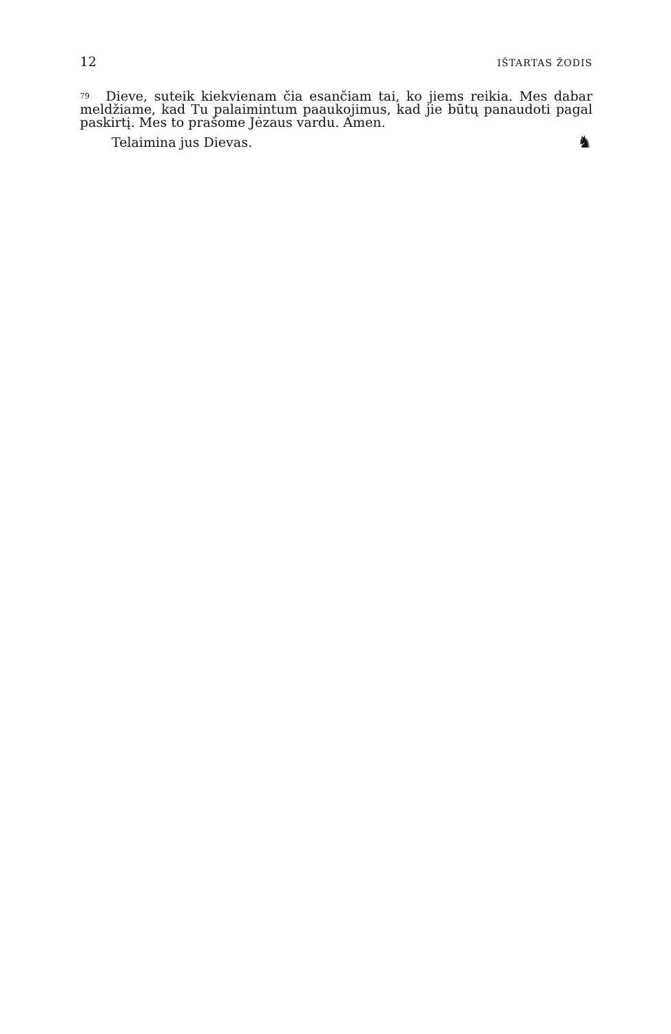12 IŠTARTAS ŽODIS
<sup>79</sup> Dieve, suteik kiekvienam čia esančiam tai, ko jiems reikia. Mes dabar meldžiame, kad Tu palaimintum paaukojimus, kad jie būtų panaudoti pagal paskirtį. Mes to prašome Jėzaus vardu. Amen.
Telaimina jus Dievas. ♞